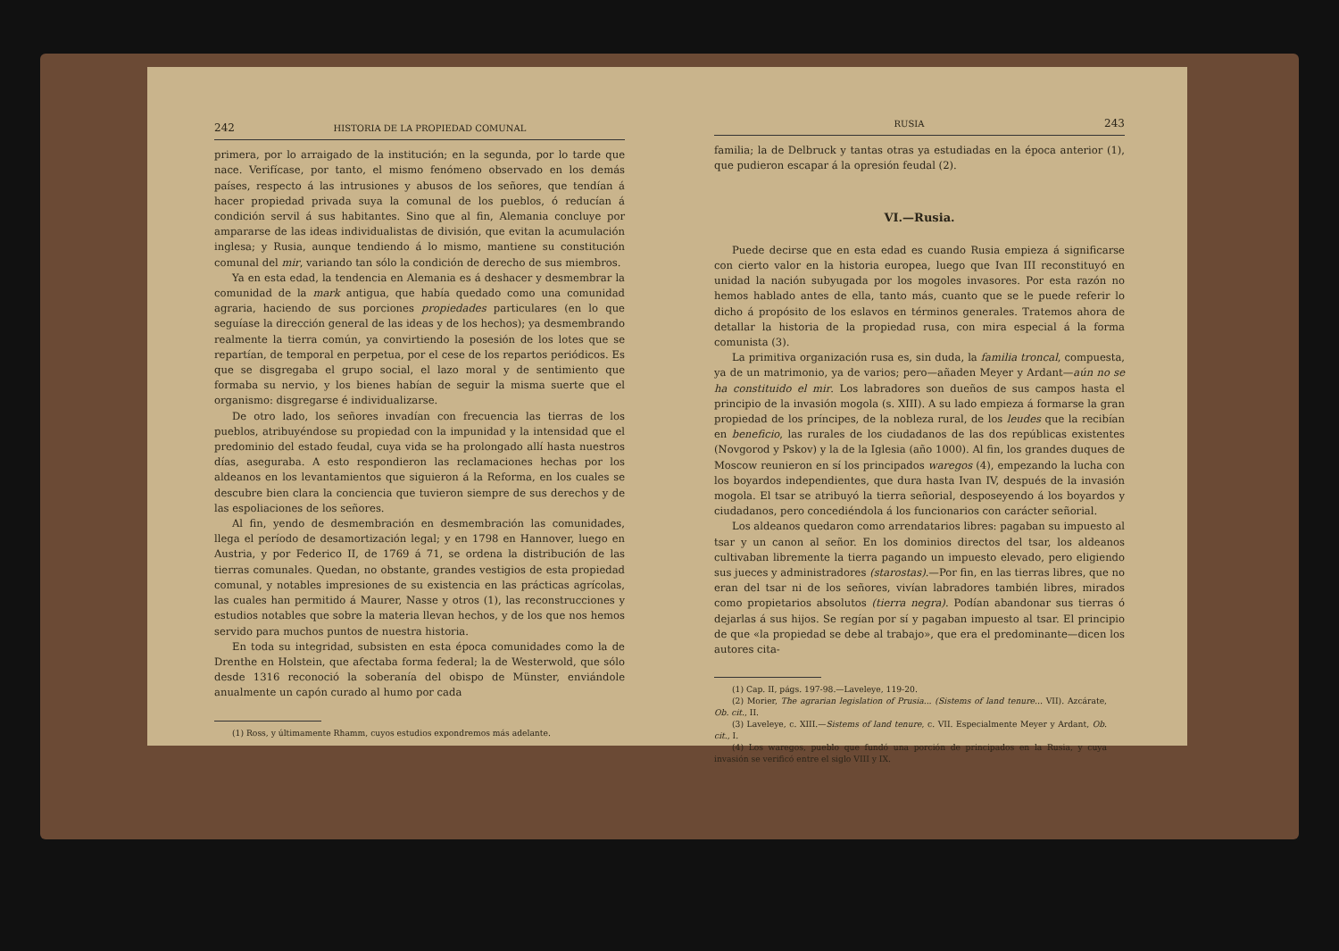242 HISTORIA DE LA PROPIEDAD COMUNAL
primera, por lo arraigado de la institución; en la segunda, por lo tarde que nace. Verifícase, por tanto, el mismo fenómeno observado en los demás países, respecto á las intrusiones y abusos de los señores, que tendían á hacer propiedad privada suya la comunal de los pueblos, ó reducían á condición servil á sus habitantes. Sino que al fin, Alemania concluye por ampararse de las ideas individualistas de división, que evitan la acumulación inglesa; y Rusia, aunque tendiendo á lo mismo, mantiene su constitución comunal del mir, variando tan sólo la condición de derecho de sus miembros.
Ya en esta edad, la tendencia en Alemania es á deshacer y desmembrar la comunidad de la mark antigua, que había quedado como una comunidad agraria, haciendo de sus porciones propiedades particulares (en lo que seguíase la dirección general de las ideas y de los hechos); ya desmembrando realmente la tierra común, ya convirtiendo la posesión de los lotes que se repartían, de temporal en perpetua, por el cese de los repartos periódicos. Es que se disgregaba el grupo social, el lazo moral y de sentimiento que formaba su nervio, y los bienes habían de seguir la misma suerte que el organismo: disgregarse é individualizarse.
De otro lado, los señores invadían con frecuencia las tierras de los pueblos, atribuyéndose su propiedad con la impunidad y la intensidad que el predominio del estado feudal, cuya vida se ha prolongado allí hasta nuestros días, aseguraba. A esto respondieron las reclamaciones hechas por los aldeanos en los levantamientos que siguieron á la Reforma, en los cuales se descubre bien clara la conciencia que tuvieron siempre de sus derechos y de las espoliaciones de los señores.
Al fin, yendo de desmembración en desmembración las comunidades, llega el período de desamortización legal; y en 1798 en Hannover, luego en Austria, y por Federico II, de 1769 á 71, se ordena la distribución de las tierras comunales. Quedan, no obstante, grandes vestigios de esta propiedad comunal, y notables impresiones de su existencia en las prácticas agrícolas, las cuales han permitido á Maurer, Nasse y otros (1), las reconstrucciones y estudios notables que sobre la materia llevan hechos, y de los que nos hemos servido para muchos puntos de nuestra historia.
En toda su integridad, subsisten en esta época comunidades como la de Drenthe en Holstein, que afectaba forma federal; la de Westerwold, que sólo desde 1316 reconoció la soberanía del obispo de Münster, enviándole anualmente un capón curado al humo por cada
(1) Ross, y últimamente Rhamm, cuyos estudios expondremos más adelante.
RUSIA 243
familia; la de Delbruck y tantas otras ya estudiadas en la época anterior (1), que pudieron escapar á la opresión feudal (2).
VI.—Rusia.
Puede decirse que en esta edad es cuando Rusia empieza á significarse con cierto valor en la historia europea, luego que Ivan III reconstituyó en unidad la nación subyugada por los mogoles invasores. Por esta razón no hemos hablado antes de ella, tanto más, cuanto que se le puede referir lo dicho á propósito de los eslavos en términos generales. Tratemos ahora de detallar la historia de la propiedad rusa, con mira especial á la forma comunista (3).
La primitiva organización rusa es, sin duda, la familia troncal, compuesta, ya de un matrimonio, ya de varios; pero—añaden Meyer y Ardant—aún no se ha constituido el mir. Los labradores son dueños de sus campos hasta el principio de la invasión mogola (s. XIII). A su lado empieza á formarse la gran propiedad de los príncipes, de la nobleza rural, de los leudes que la recibían en beneficio, las rurales de los ciudadanos de las dos repúblicas existentes (Novgorod y Pskov) y la de la Iglesia (año 1000). Al fin, los grandes duques de Moscow reunieron en sí los principados waregos (4), empezando la lucha con los boyardos independientes, que dura hasta Ivan IV, después de la invasión mogola. El tsar se atribuyó la tierra señorial, desposeyendo á los boyardos y ciudadanos, pero concediéndola á los funcionarios con carácter señorial.
Los aldeanos quedaron como arrendatarios libres: pagaban su impuesto al tsar y un canon al señor. En los dominios directos del tsar, los aldeanos cultivaban libremente la tierra pagando un impuesto elevado, pero eligiendo sus jueces y administradores (starostas).—Por fin, en las tierras libres, que no eran del tsar ni de los señores, vivían labradores también libres, mirados como propietarios absolutos (tierra negra). Podían abandonar sus tierras ó dejarlas á sus hijos. Se regían por sí y pagaban impuesto al tsar. El principio de que «la propiedad se debe al trabajo», que era el predominante—dicen los autores cita-
(1) Cap. II, págs. 197-98.—Laveleye, 119-20.
(2) Morier, The agrarian legislation of Prusia... (Sistems of land tenure... VII). Azcárate, Ob. cit., II.
(3) Laveleye, c. XIII.—Sistems of land tenure, c. VII. Especialmente Meyer y Ardant, Ob. cit., I.
(4) Los waregos, pueblo que fundó una porción de principados en la Rusia, y cuya invasión se verificó entre el siglo VIII y IX.